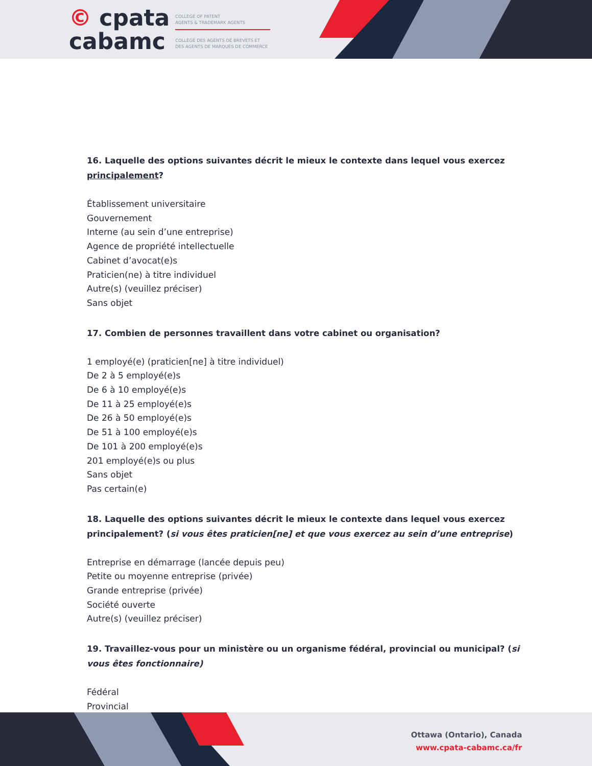© cpata
cabamc
COLLEGE OF PATENT
AGENTS & TRADEMARK AGENTS
COLLÈGE DES AGENTS DE BREVETS ET
DES AGENTS DE MARQUES DE COMMERCE
16. Laquelle des options suivantes décrit le mieux le contexte dans lequel vous exercez principalement?
Établissement universitaire
Gouvernement
Interne (au sein d’une entreprise)
Agence de propriété intellectuelle
Cabinet d’avocat(e)s
Praticien(ne) à titre individuel
Autre(s) (veuillez préciser)
Sans objet
17. Combien de personnes travaillent dans votre cabinet ou organisation?
1 employé(e) (praticien[ne] à titre individuel)
De 2 à 5 employé(e)s
De 6 à 10 employé(e)s
De 11 à 25 employé(e)s
De 26 à 50 employé(e)s
De 51 à 100 employé(e)s
De 101 à 200 employé(e)s
201 employé(e)s ou plus
Sans objet
Pas certain(e)
18. Laquelle des options suivantes décrit le mieux le contexte dans lequel vous exercez principalement? (si vous êtes praticien[ne] et que vous exercez au sein d’une entreprise)
Entreprise en démarrage (lancée depuis peu)
Petite ou moyenne entreprise (privée)
Grande entreprise (privée)
Société ouverte
Autre(s) (veuillez préciser)
19. Travaillez-vous pour un ministère ou un organisme fédéral, provincial ou municipal? (si vous êtes fonctionnaire)
Fédéral
Provincial
Ottawa (Ontario), Canada
www.cpata-cabamc.ca/fr